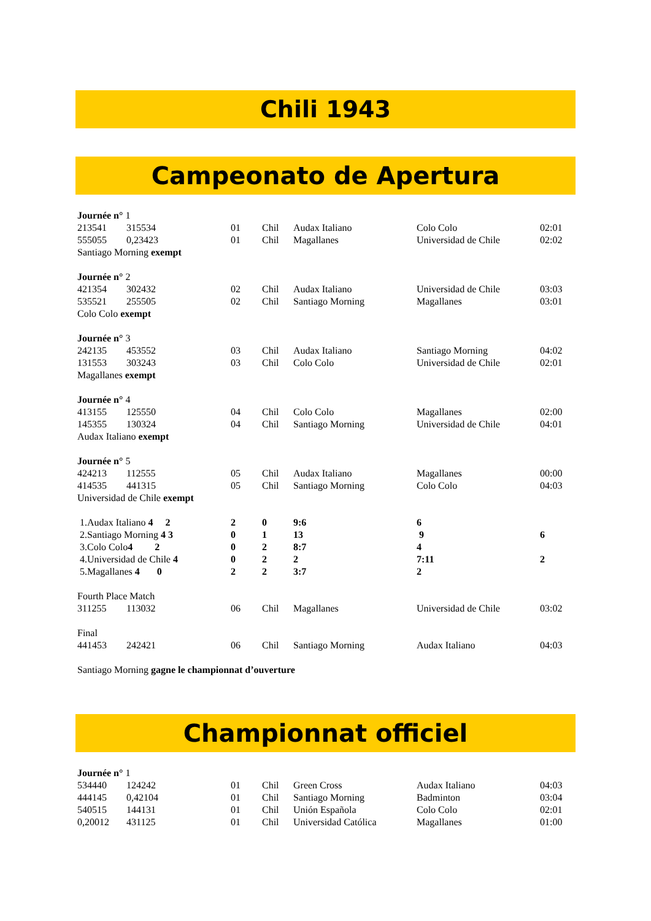Chili 1943
Campeonato de Apertura
| Journée n° 1 | | | | | | |
| 213541 | 315534 | 01 | Chil | Audax Italiano | Colo Colo | 02:01 |
| 555055 | 0,23423 | 01 | Chil | Magallanes | Universidad de Chile | 02:02 |
| Santiago Morning exempt | | | | | | |
| Journée n° 2 | | | | | | |
| 421354 | 302432 | 02 | Chil | Audax Italiano | Universidad de Chile | 03:03 |
| 535521 | 255505 | 02 | Chil | Santiago Morning | Magallanes | 03:01 |
| Colo Colo exempt | | | | | | |
| Journée n° 3 | | | | | | |
| 242135 | 453552 | 03 | Chil | Audax Italiano | Santiago Morning | 04:02 |
| 131553 | 303243 | 03 | Chil | Colo Colo | Universidad de Chile | 02:01 |
| Magallanes exempt | | | | | | |
| Journée n° 4 | | | | | | |
| 413155 | 125550 | 04 | Chil | Colo Colo | Magallanes | 02:00 |
| 145355 | 130324 | 04 | Chil | Santiago Morning | Universidad de Chile | 04:01 |
| Audax Italiano exempt | | | | | | |
| Journée n° 5 | | | | | | |
| 424213 | 112555 | 05 | Chil | Audax Italiano | Magallanes | 00:00 |
| 414535 | 441315 | 05 | Chil | Santiago Morning | Colo Colo | 04:03 |
| Universidad de Chile exempt | | | | | | |
| 1.Audax Italiano 4 2 | | 2 | 0 | 9:6 | 6 | |
| 2.Santiago Morning 4 3 | | 0 | 1 | 13 | 9 | 6 |
| 3.Colo Colo 4 2 | | 0 | 2 | 8:7 | 4 | |
| 4.Universidad de Chile 4 | | 0 | 2 | 2 | 7:11 | 2 |
| 5.Magallanes 4 0 | | 2 | 2 | 3:7 | 2 | |
| Fourth Place Match | | | | | | |
| 311255 | 113032 | 06 | Chil | Magallanes | Universidad de Chile | 03:02 |
| Final | | | | | | |
| 441453 | 242421 | 06 | Chil | Santiago Morning | Audax Italiano | 04:03 |
| Santiago Morning gagne le championnat d’ouverture | | | | | | |
Championnat officiel
| Journée n° 1 | | | | | | |
| 534440 | 124242 | 01 | Chil | Green Cross | Audax Italiano | 04:03 |
| 444145 | 0,42104 | 01 | Chil | Santiago Morning | Badminton | 03:04 |
| 540515 | 144131 | 01 | Chil | Unión Española | Colo Colo | 02:01 |
| 0,20012 | 431125 | 01 | Chil | Universidad Católica | Magallanes | 01:00 |